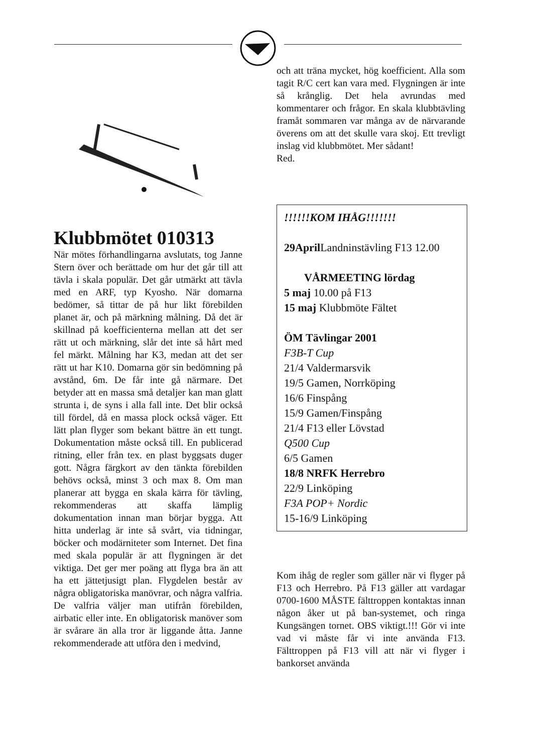Klubbmötet 010313
När mötes förhandlingarna avslutats, tog Janne Stern över och berättade om hur det går till att tävla i skala populär. Det går utmärkt att tävla med en ARF, typ Kyosho. När domarna bedömer, så tittar de på hur likt förebilden planet är, och på märkning målning. Då det är skillnad på koefficienterna mellan att det ser rätt ut och märkning, slår det inte så hårt med fel märkt. Målning har K3, medan att det ser rätt ut har K10. Domarna gör sin bedömning på avstånd, 6m. De får inte gå närmare. Det betyder att en massa små detaljer kan man glatt strunta i, de syns i alla fall inte. Det blir också till fördel, då en massa plock också väger. Ett lätt plan flyger som bekant bättre än ett tungt. Dokumentation måste också till. En publicerad ritning, eller från tex. en plast byggsats duger gott. Några färgkort av den tänkta förebilden behövs också, minst 3 och max 8. Om man planerar att bygga en skala kärra för tävling, rekommenderas att skaffa lämplig dokumentation innan man börjar bygga. Att hitta underlag är inte så svårt, via tidningar, böcker och modärniteter som Internet. Det fina med skala populär är att flygningen är det viktiga. Det ger mer poäng att flyga bra än att ha ett jättetjusigt plan. Flygdelen består av några obligatoriska manövrar, och några valfria. De valfria väljer man utifrån förebilden, airbatic eller inte. En obligatorisk manöver som är svårare än alla tror är liggande åtta. Janne rekommenderade att utföra den i medvind,
och att träna mycket, hög koefficient. Alla som tagit R/C cert kan vara med. Flygningen är inte så krånglig. Det hela avrundas med kommentarer och frågor. En skala klubbtävling framåt sommaren var många av de närvarande överens om att det skulle vara skoj. Ett trevligt inslag vid klubbmötet. Mer sådant!
Red.
!!!!!!KOM IHÅG!!!!!!!
29April Landninstävling F13 12.00
VÅRMEETING lördag
5 maj 10.00 på F13
15 maj Klubbmöte Fältet
ÖM Tävlingar 2001
F3B-T Cup
21/4 Valdermarsvik
19/5 Gamen, Norrköping
16/6 Finspång
15/9 Gamen/Finspång
21/4 F13 eller Lövstad
Q500 Cup
6/5 Gamen
18/8 NRFK Herrebro
22/9 Linköping
F3A POP+ Nordic
15-16/9 Linköping
Kom ihåg de regler som gäller när vi flyger på F13 och Herrebro. På F13 gäller att vardagar 0700-1600 MÅSTE fälttroppen kontaktas innan någon åker ut på ban-systemet, och ringa Kungsängen tornet. OBS viktigt.!!! Gör vi inte vad vi måste får vi inte använda F13. Fälttroppen på F13 vill att när vi flyger i bankorset använda